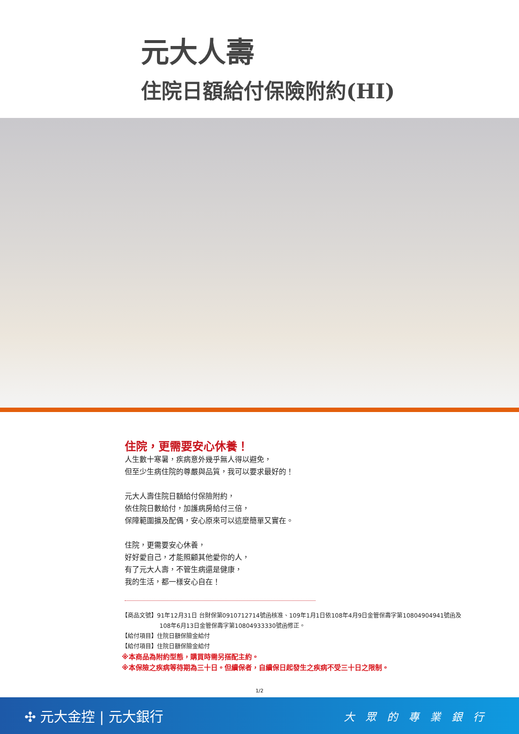元大人壽
住院日額給付保險附約(HI)
住院，更需要安心休養！
人生數十寒暑，疾病意外幾乎無人得以避免，
但至少生病住院的尊嚴與品質，我可以要求最好的！
元大人壽住院日額給付保險附約，
依住院日數給付，加護病房給付三倍，
保障範圍擴及配偶，安心原來可以這麼簡單又實在。
住院，更需要安心休養，
好好愛自己，才能照顧其他愛你的人，
有了元大人壽，不管生病還是健康，
我的生活，都一樣安心自在！
【商品文號】91年12月31日 台財保第0910712714號函核准、109年1月1日依108年4月9日金管保壽字第10804904941號函及
108年6月13日金管保壽字第10804933330號函修正。
【給付項目】住院日額保險金給付
【給付項目】住院日額保險金給付
※本商品為附約型態，購買時需另搭配主約。
※本保險之疾病等待期為三十日。但續保者，自續保日起發生之疾病不受三十日之限制。
1/2
✣ 元大金控 | 元大銀行 大眾的專業銀行